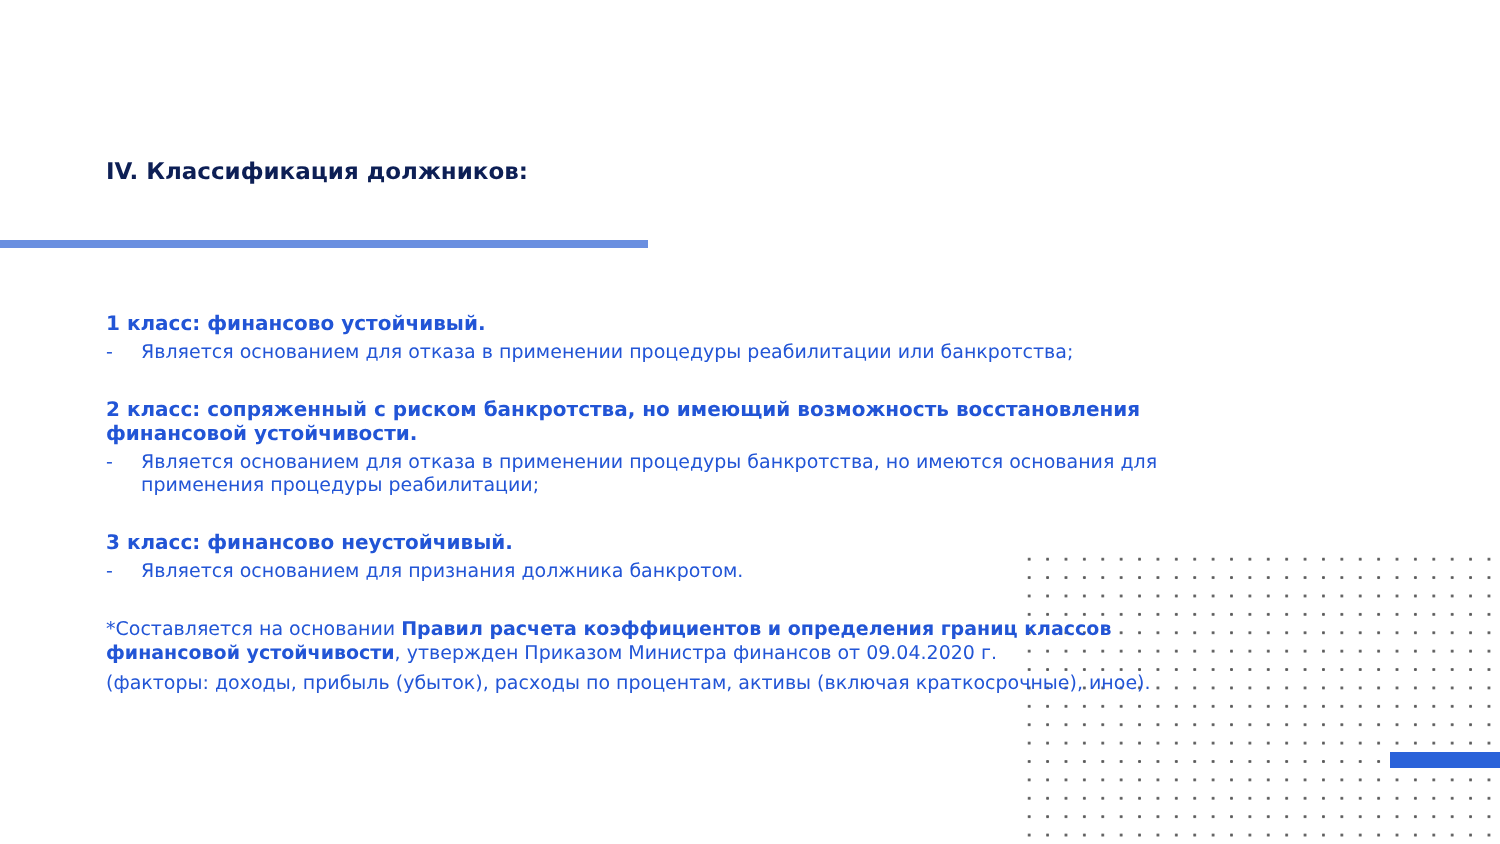IV. Классификация должников:
1 класс: финансово устойчивый.
- Является основанием для отказа в применении процедуры реабилитации или банкротства;
2 класс: сопряженный с риском банкротства, но имеющий возможность восстановления финансовой устойчивости.
- Является основанием для отказа в применении процедуры банкротства, но имеются основания для применения процедуры реабилитации;
3 класс: финансово неустойчивый.
- Является основанием для признания должника банкротом.
*Составляется на основании Правил расчета коэффициентов и определения границ классов финансовой устойчивости, утвержден Приказом Министра финансов от 09.04.2020 г.
(факторы: доходы, прибыль (убыток), расходы по процентам, активы (включая краткосрочные), иное).